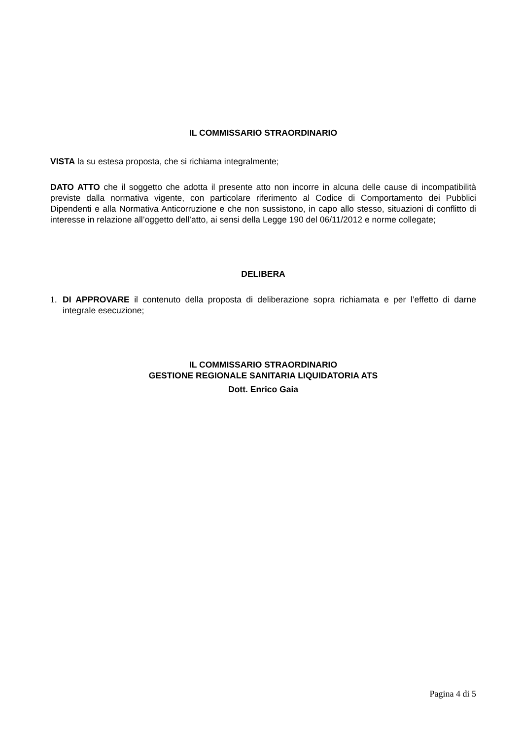IL COMMISSARIO STRAORDINARIO
VISTA la su estesa proposta, che si richiama integralmente;
DATO ATTO che il soggetto che adotta il presente atto non incorre in alcuna delle cause di incompatibilità previste dalla normativa vigente, con particolare riferimento al Codice di Comportamento dei Pubblici Dipendenti e alla Normativa Anticorruzione e che non sussistono, in capo allo stesso, situazioni di conflitto di interesse in relazione all’oggetto dell’atto, ai sensi della Legge 190 del 06/11/2012 e norme collegate;
DELIBERA
1. DI APPROVARE il contenuto della proposta di deliberazione sopra richiamata e per l’effetto di darne integrale esecuzione;
IL COMMISSARIO STRAORDINARIO
GESTIONE REGIONALE SANITARIA LIQUIDATORIA ATS
Dott. Enrico Gaia
Pagina 4 di 5